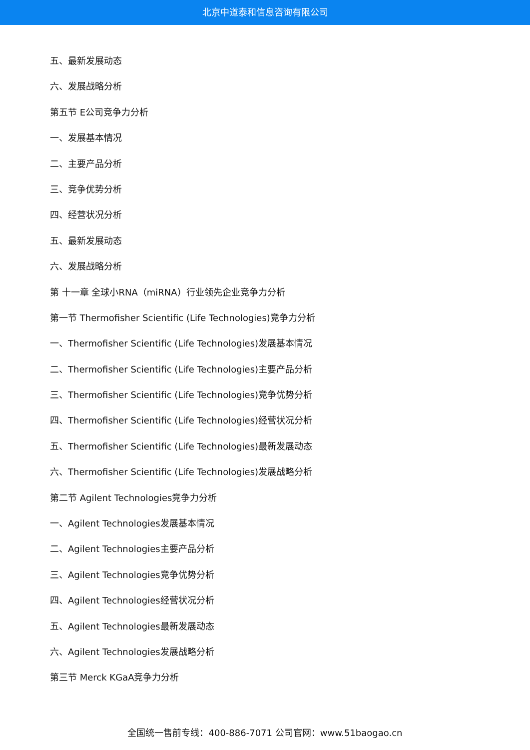北京中道泰和信息咨询有限公司
五、最新发展动态
六、发展战略分析
第五节 E公司竞争力分析
一、发展基本情况
二、主要产品分析
三、竞争优势分析
四、经营状况分析
五、最新发展动态
六、发展战略分析
第 十一章 全球小RNA（miRNA）行业领先企业竞争力分析
第一节 Thermofisher Scientific (Life Technologies)竞争力分析
一、Thermofisher Scientific (Life Technologies)发展基本情况
二、Thermofisher Scientific (Life Technologies)主要产品分析
三、Thermofisher Scientific (Life Technologies)竞争优势分析
四、Thermofisher Scientific (Life Technologies)经营状况分析
五、Thermofisher Scientific (Life Technologies)最新发展动态
六、Thermofisher Scientific (Life Technologies)发展战略分析
第二节 Agilent Technologies竞争力分析
一、Agilent Technologies发展基本情况
二、Agilent Technologies主要产品分析
三、Agilent Technologies竞争优势分析
四、Agilent Technologies经营状况分析
五、Agilent Technologies最新发展动态
六、Agilent Technologies发展战略分析
第三节 Merck KGaA竞争力分析
全国统一售前专线：400-886-7071 公司官网：www.51baogao.cn